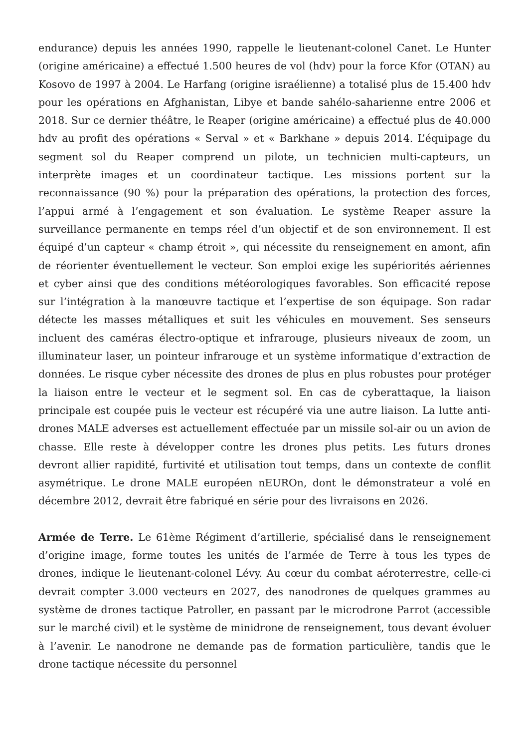endurance) depuis les années 1990, rappelle le lieutenant-colonel Canet. Le Hunter (origine américaine) a effectué 1.500 heures de vol (hdv) pour la force Kfor (OTAN) au Kosovo de 1997 à 2004. Le Harfang (origine israélienne) a totalisé plus de 15.400 hdv pour les opérations en Afghanistan, Libye et bande sahélo-saharienne entre 2006 et 2018. Sur ce dernier théâtre, le Reaper (origine américaine) a effectué plus de 40.000 hdv au profit des opérations « Serval » et « Barkhane » depuis 2014. L’équipage du segment sol du Reaper comprend un pilote, un technicien multi-capteurs, un interprète images et un coordinateur tactique. Les missions portent sur la reconnaissance (90 %) pour la préparation des opérations, la protection des forces, l’appui armé à l’engagement et son évaluation. Le système Reaper assure la surveillance permanente en temps réel d’un objectif et de son environnement. Il est équipé d’un capteur « champ étroit », qui nécessite du renseignement en amont, afin de réorienter éventuellement le vecteur. Son emploi exige les supériorités aériennes et cyber ainsi que des conditions météorologiques favorables. Son efficacité repose sur l’intégration à la manœuvre tactique et l’expertise de son équipage. Son radar détecte les masses métalliques et suit les véhicules en mouvement. Ses senseurs incluent des caméras électro-optique et infrarouge, plusieurs niveaux de zoom, un illuminateur laser, un pointeur infrarouge et un système informatique d’extraction de données. Le risque cyber nécessite des drones de plus en plus robustes pour protéger la liaison entre le vecteur et le segment sol. En cas de cyberattaque, la liaison principale est coupée puis le vecteur est récupéré via une autre liaison. La lutte anti-drones MALE adverses est actuellement effectuée par un missile sol-air ou un avion de chasse. Elle reste à développer contre les drones plus petits. Les futurs drones devront allier rapidité, furtivité et utilisation tout temps, dans un contexte de conflit asymétrique. Le drone MALE européen nEUROn, dont le démonstrateur a volé en décembre 2012, devrait être fabriqué en série pour des livraisons en 2026.
Armée de Terre. Le 61ème Régiment d’artillerie, spécialisé dans le renseignement d’origine image, forme toutes les unités de l’armée de Terre à tous les types de drones, indique le lieutenant-colonel Lévy. Au cœur du combat aéroterrestre, celle-ci devrait compter 3.000 vecteurs en 2027, des nanodrones de quelques grammes au système de drones tactique Patroller, en passant par le microdrone Parrot (accessible sur le marché civil) et le système de minidrone de renseignement, tous devant évoluer à l’avenir. Le nanodrone ne demande pas de formation particulière, tandis que le drone tactique nécessite du personnel